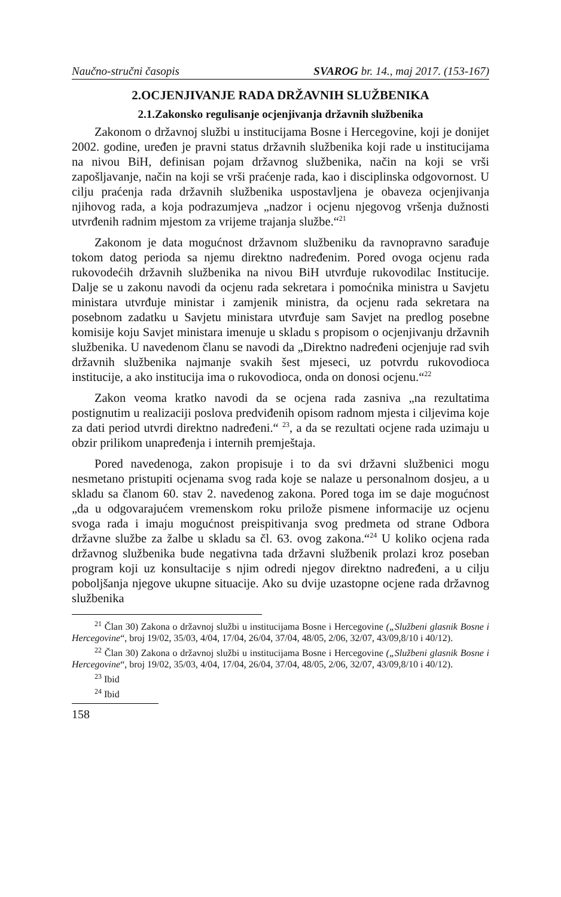Naučno-stručni časopis SVAROG br. 14., maj 2017. (153-167)
2.OCJENJIVANJE RADA DRŽAVNIH SLUŽBENIKA
2.1.Zakonsko regulisanje ocjenjivanja državnih službenika
Zakonom o državnoj službi u institucijama Bosne i Hercegovine, koji je donijet 2002. godine, uređen je pravni status državnih službenika koji rade u institucijama na nivou BiH, definisan pojam državnog službenika, način na koji se vrši zapošljavanje, način na koji se vrši praćenje rada, kao i disciplinska odgovornost. U cilju praćenja rada državnih službenika uspostavljena je obaveza ocjenjivanja njihovog rada, a koja podrazumjeva „nadzor i ocjenu njegovog vršenja dužnosti utvrđenih radnim mjestom za vrijeme trajanja službe.“<sup>21</sup>
Zakonom je data mogućnost državnom službeniku da ravnopravno sarađuje tokom datog perioda sa njemu direktno nadređenim. Pored ovoga ocjenu rada rukovodećih državnih službenika na nivou BiH utvrđuje rukovodilac Institucije. Dalje se u zakonu navodi da ocjenu rada sekretara i pomoćnika ministra u Savjetu ministara utvrđuje ministar i zamjenik ministra, da ocjenu rada sekretara na posebnom zadatku u Savjetu ministara utvrđuje sam Savjet na predlog posebne komisije koju Savjet ministara imenuje u skladu s propisom o ocjenjivanju državnih službenika. U navedenom članu se navodi da „Direktno nadređeni ocjenjuje rad svih državnih službenika najmanje svakih šest mjeseci, uz potvrdu rukovodioca institucije, a ako institucija ima o rukovodioca, onda on donosi ocjenu.“<sup>22</sup>
Zakon veoma kratko navodi da se ocjena rada zasniva „na rezultatima postignutim u realizaciji poslova predviđenih opisom radnom mjesta i ciljevima koje za dati period utvrdi direktno nadređeni.“ <sup>23</sup>, a da se rezultati ocjene rada uzimaju u obzir prilikom unapređenja i internih premještaja.
Pored navedenoga, zakon propisuje i to da svi državni službenici mogu nesmetano pristupiti ocjenama svog rada koje se nalaze u personalnom dosjeu, a u skladu sa članom 60. stav 2. navedenog zakona. Pored toga im se daje mogućnost „da u odgovarajućem vremenskom roku prilože pismene informacije uz ocjenu svoga rada i imaju mogućnost preispitivanja svog predmeta od strane Odbora državne službe za žalbe u skladu sa čl. 63. ovog zakona.“<sup>24</sup> U koliko ocjena rada državnog službenika bude negativna tada državni službenik prolazi kroz poseban program koji uz konsultacije s njim odredi njegov direktno nadređeni, a u cilju poboljšanja njegove ukupne situacije. Ako su dvije uzastopne ocjene rada državnog službenika
<sup>21</sup> Član 30) Zakona o državnoj službi u institucijama Bosne i Hercegovine („Službeni glasnik Bosne i Hercegovine“, broj 19/02, 35/03, 4/04, 17/04, 26/04, 37/04, 48/05, 2/06, 32/07, 43/09,8/10 i 40/12).
<sup>22</sup> Član 30) Zakona o državnoj službi u institucijama Bosne i Hercegovine („Službeni glasnik Bosne i Hercegovine“, broj 19/02, 35/03, 4/04, 17/04, 26/04, 37/04, 48/05, 2/06, 32/07, 43/09,8/10 i 40/12).
<sup>23</sup> Ibid
<sup>24</sup> Ibid
158